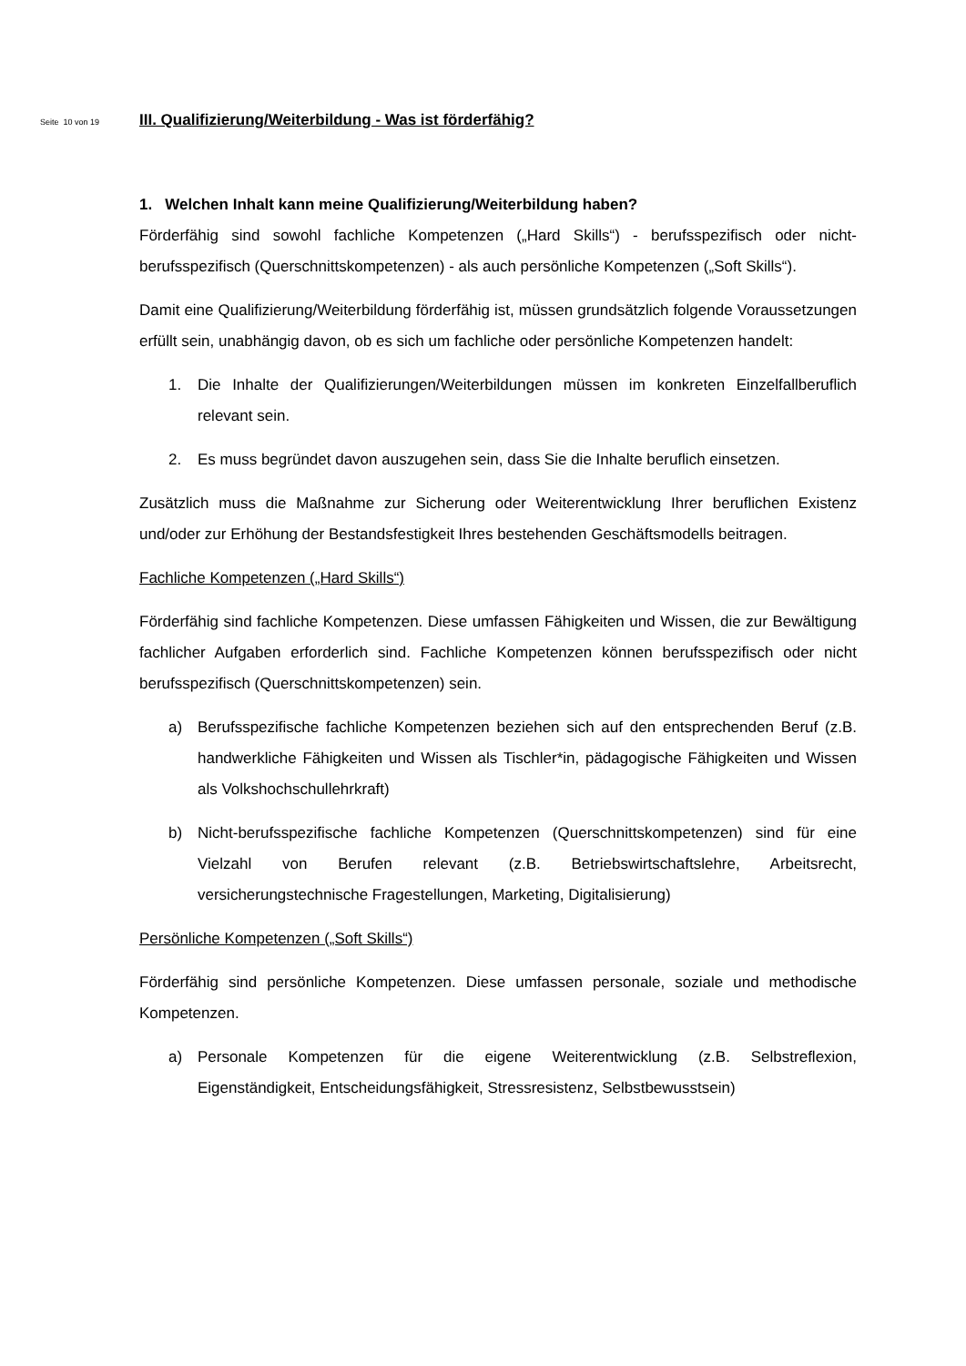Seite 10 von 19
III. Qualifizierung/Weiterbildung - Was ist förderfähig?
1. Welchen Inhalt kann meine Qualifizierung/Weiterbildung haben?
Förderfähig sind sowohl fachliche Kompetenzen („Hard Skills“) - berufsspezifisch oder nicht-berufsspezifisch (Querschnittskompetenzen) - als auch persönliche Kompetenzen („Soft Skills“).
Damit eine Qualifizierung/Weiterbildung förderfähig ist, müssen grundsätzlich folgende Voraussetzungen erfüllt sein, unabhängig davon, ob es sich um fachliche oder persönliche Kompetenzen handelt:
1. Die Inhalte der Qualifizierungen/Weiterbildungen müssen im konkreten Einzelfallberuflich relevant sein.
2. Es muss begründet davon auszugehen sein, dass Sie die Inhalte beruflich einsetzen.
Zusätzlich muss die Maßnahme zur Sicherung oder Weiterentwicklung Ihrer beruflichen Existenz und/oder zur Erhöhung der Bestandsfestigkeit Ihres bestehenden Geschäftsmodells beitragen.
Fachliche Kompetenzen („Hard Skills“)
Förderfähig sind fachliche Kompetenzen. Diese umfassen Fähigkeiten und Wissen, die zur Bewältigung fachlicher Aufgaben erforderlich sind. Fachliche Kompetenzen können berufsspezifisch oder nicht berufsspezifisch (Querschnittskompetenzen) sein.
a) Berufsspezifische fachliche Kompetenzen beziehen sich auf den entsprechenden Beruf (z.B. handwerkliche Fähigkeiten und Wissen als Tischler*in, pädagogische Fähigkeiten und Wissen als Volkshochschullehrkraft)
b) Nicht-berufsspezifische fachliche Kompetenzen (Querschnittskompetenzen) sind für eine Vielzahl von Berufen relevant (z.B. Betriebswirtschaftslehre, Arbeitsrecht, versicherungstechnische Fragestellungen, Marketing, Digitalisierung)
Persönliche Kompetenzen („Soft Skills“)
Förderfähig sind persönliche Kompetenzen. Diese umfassen personale, soziale und methodische Kompetenzen.
a) Personale Kompetenzen für die eigene Weiterentwicklung (z.B. Selbstreflexion, Eigenständigkeit, Entscheidungsfähigkeit, Stressresistenz, Selbstbewusstsein)